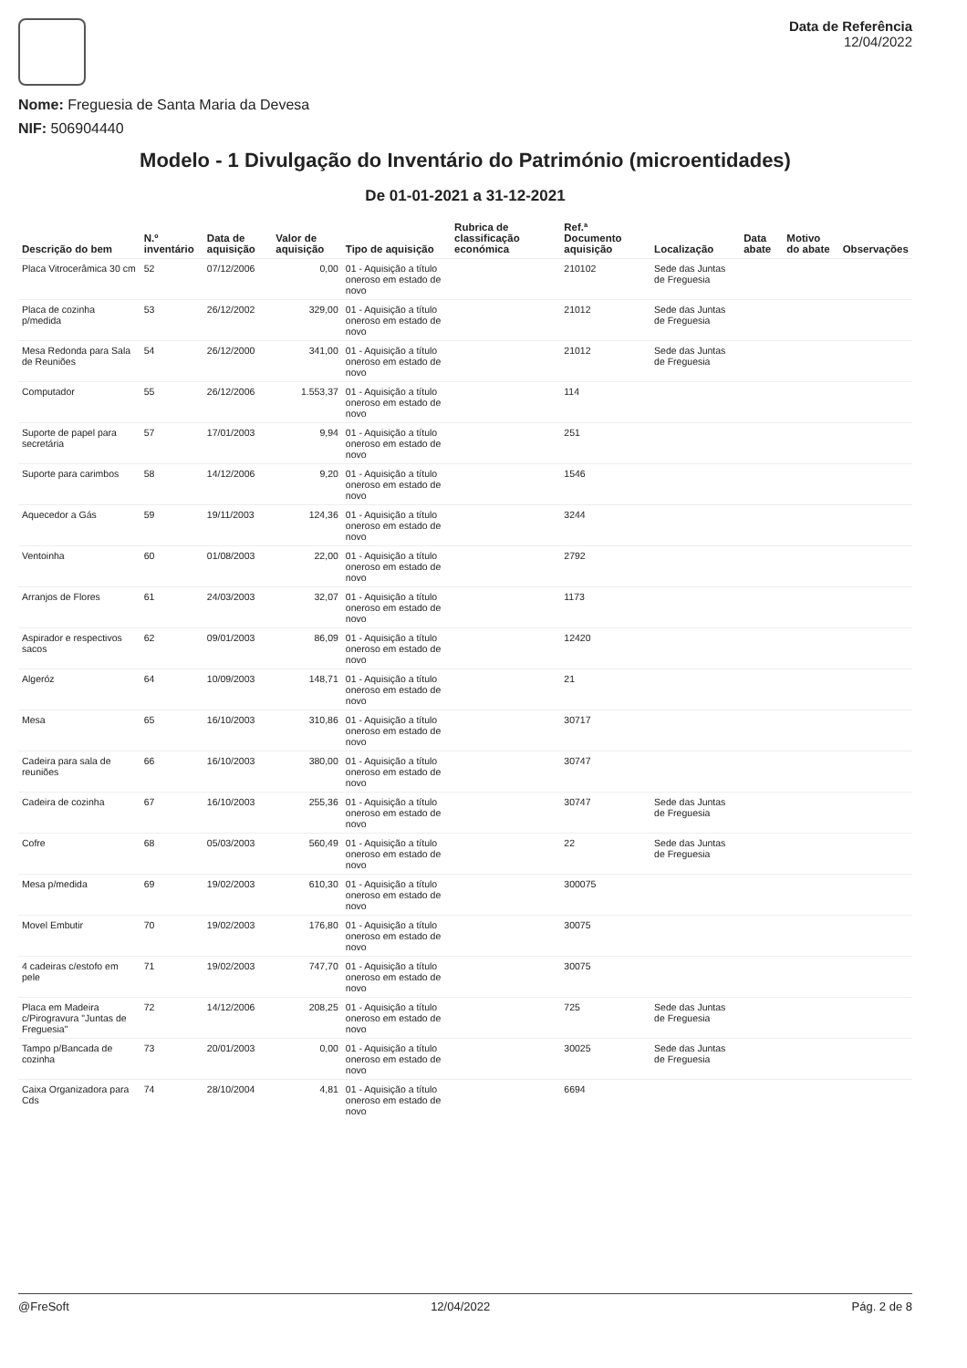Nome: Freguesia de Santa Maria da Devesa
NIF: 506904440
Data de Referência
12/04/2022
Modelo - 1 Divulgação do Inventário do Património (microentidades)
De 01-01-2021 a 31-12-2021
| Descrição do bem | N.º inventário | Data de aquisição | Valor de aquisição | Tipo de aquisição | Rubrica de classificação económica | Ref.ª Documento aquisição | Localização | Data abate | Motivo do abate | Observações |
| --- | --- | --- | --- | --- | --- | --- | --- | --- | --- | --- |
| Placa Vitrocerâmica 30 cm | 52 | 07/12/2006 | 0,00 | 01 - Aquisição a título oneroso em estado de novo | | 210102 | Sede das Juntas de Freguesia | | | |
| Placa de cozinha p/medida | 53 | 26/12/2002 | 329,00 | 01 - Aquisição a título oneroso em estado de novo | | 21012 | Sede das Juntas de Freguesia | | | |
| Mesa Redonda para Sala de Reuniões | 54 | 26/12/2000 | 341,00 | 01 - Aquisição a título oneroso em estado de novo | | 21012 | Sede das Juntas de Freguesia | | | |
| Computador | 55 | 26/12/2006 | 1.553,37 | 01 - Aquisição a título oneroso em estado de novo | | 114 | | | | |
| Suporte de papel para secretária | 57 | 17/01/2003 | 9,94 | 01 - Aquisição a título oneroso em estado de novo | | 251 | | | | |
| Suporte para carimbos | 58 | 14/12/2006 | 9,20 | 01 - Aquisição a título oneroso em estado de novo | | 1546 | | | | |
| Aquecedor a Gás | 59 | 19/11/2003 | 124,36 | 01 - Aquisição a título oneroso em estado de novo | | 3244 | | | | |
| Ventoinha | 60 | 01/08/2003 | 22,00 | 01 - Aquisição a título oneroso em estado de novo | | 2792 | | | | |
| Arranjos de Flores | 61 | 24/03/2003 | 32,07 | 01 - Aquisição a título oneroso em estado de novo | | 1173 | | | | |
| Aspirador e respectivos sacos | 62 | 09/01/2003 | 86,09 | 01 - Aquisição a título oneroso em estado de novo | | 12420 | | | | |
| Algeróz | 64 | 10/09/2003 | 148,71 | 01 - Aquisição a título oneroso em estado de novo | | 21 | | | | |
| Mesa | 65 | 16/10/2003 | 310,86 | 01 - Aquisição a título oneroso em estado de novo | | 30717 | | | | |
| Cadeira para sala de reuniões | 66 | 16/10/2003 | 380,00 | 01 - Aquisição a título oneroso em estado de novo | | 30747 | | | | |
| Cadeira de cozinha | 67 | 16/10/2003 | 255,36 | 01 - Aquisição a título oneroso em estado de novo | | 30747 | Sede das Juntas de Freguesia | | | |
| Cofre | 68 | 05/03/2003 | 560,49 | 01 - Aquisição a título oneroso em estado de novo | | 22 | Sede das Juntas de Freguesia | | | |
| Mesa p/medida | 69 | 19/02/2003 | 610,30 | 01 - Aquisição a título oneroso em estado de novo | | 300075 | | | | |
| Movel Embutir | 70 | 19/02/2003 | 176,80 | 01 - Aquisição a título oneroso em estado de novo | | 30075 | | | | |
| 4 cadeiras c/estofo em pele | 71 | 19/02/2003 | 747,70 | 01 - Aquisição a título oneroso em estado de novo | | 30075 | | | | |
| Placa em Madeira c/Pirogravura "Juntas de Freguesia" | 72 | 14/12/2006 | 208,25 | 01 - Aquisição a título oneroso em estado de novo | | 725 | Sede das Juntas de Freguesia | | | |
| Tampo p/Bancada de cozinha | 73 | 20/01/2003 | 0,00 | 01 - Aquisição a título oneroso em estado de novo | | 30025 | Sede das Juntas de Freguesia | | | |
| Caixa Organizadora para Cds | 74 | 28/10/2004 | 4,81 | 01 - Aquisição a título oneroso em estado de novo | | 6694 | | | | |
@FreSoft 12/04/2022 Pág. 2 de 8